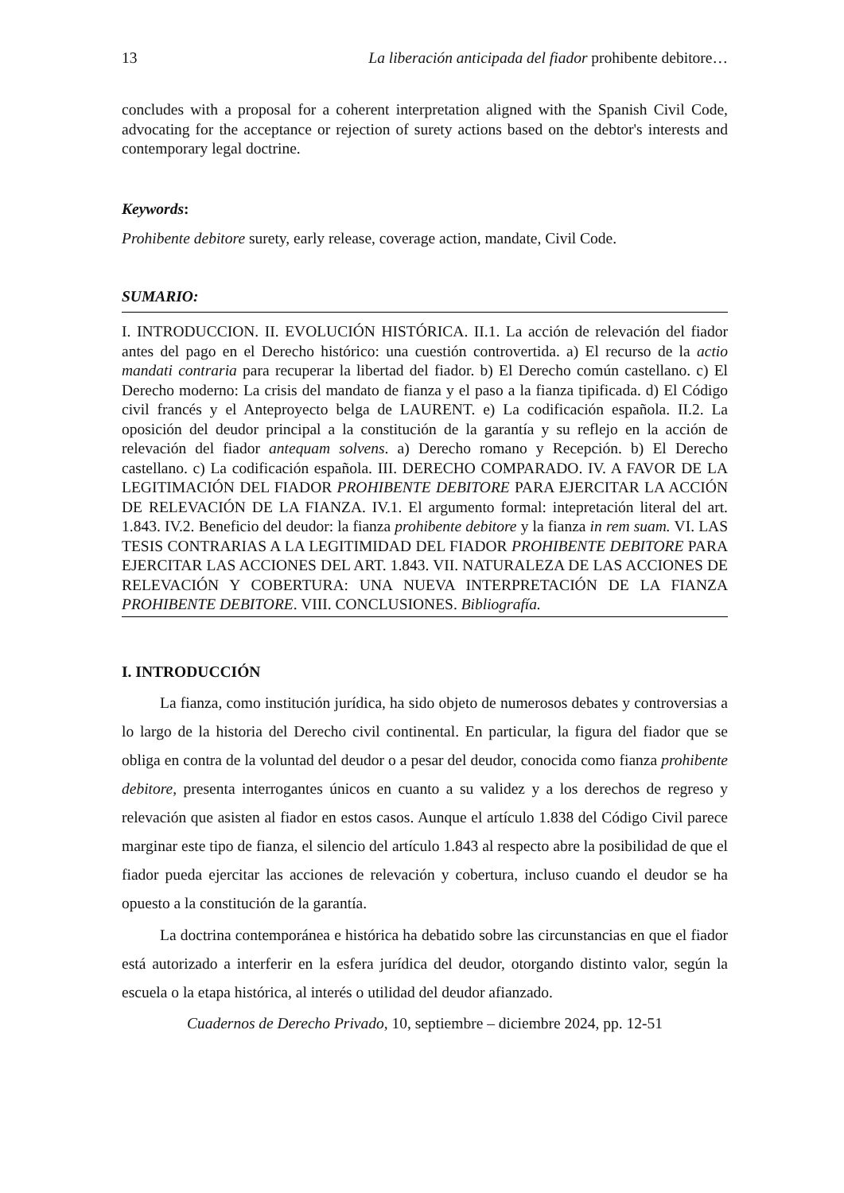13 La liberación anticipada del fiador prohibente debitore…
concludes with a proposal for a coherent interpretation aligned with the Spanish Civil Code, advocating for the acceptance or rejection of surety actions based on the debtor's interests and contemporary legal doctrine.
Keywords:
Prohibente debitore surety, early release, coverage action, mandate, Civil Code.
SUMARIO:
I. INTRODUCCION. II. EVOLUCIÓN HISTÓRICA. II.1. La acción de relevación del fiador antes del pago en el Derecho histórico: una cuestión controvertida. a) El recurso de la actio mandati contraria para recuperar la libertad del fiador. b) El Derecho común castellano. c) El Derecho moderno: La crisis del mandato de fianza y el paso a la fianza tipificada. d) El Código civil francés y el Anteproyecto belga de LAURENT. e) La codificación española. II.2. La oposición del deudor principal a la constitución de la garantía y su reflejo en la acción de relevación del fiador antequam solvens. a) Derecho romano y Recepción. b) El Derecho castellano. c) La codificación española. III. DERECHO COMPARADO. IV. A FAVOR DE LA LEGITIMACIÓN DEL FIADOR PROHIBENTE DEBITORE PARA EJERCITAR LA ACCIÓN DE RELEVACIÓN DE LA FIANZA. IV.1. El argumento formal: intepretación literal del art. 1.843. IV.2. Beneficio del deudor: la fianza prohibente debitore y la fianza in rem suam. VI. LAS TESIS CONTRARIAS A LA LEGITIMIDAD DEL FIADOR PROHIBENTE DEBITORE PARA EJERCITAR LAS ACCIONES DEL ART. 1.843. VII. NATURALEZA DE LAS ACCIONES DE RELEVACIÓN Y COBERTURA: UNA NUEVA INTERPRETACIÓN DE LA FIANZA PROHIBENTE DEBITORE. VIII. CONCLUSIONES. Bibliografía.
I. INTRODUCCIÓN
La fianza, como institución jurídica, ha sido objeto de numerosos debates y controversias a lo largo de la historia del Derecho civil continental. En particular, la figura del fiador que se obliga en contra de la voluntad del deudor o a pesar del deudor, conocida como fianza prohibente debitore, presenta interrogantes únicos en cuanto a su validez y a los derechos de regreso y relevación que asisten al fiador en estos casos. Aunque el artículo 1.838 del Código Civil parece marginar este tipo de fianza, el silencio del artículo 1.843 al respecto abre la posibilidad de que el fiador pueda ejercitar las acciones de relevación y cobertura, incluso cuando el deudor se ha opuesto a la constitución de la garantía.
La doctrina contemporánea e histórica ha debatido sobre las circunstancias en que el fiador está autorizado a interferir en la esfera jurídica del deudor, otorgando distinto valor, según la escuela o la etapa histórica, al interés o utilidad del deudor afianzado.
Cuadernos de Derecho Privado, 10, septiembre – diciembre 2024, pp. 12-51